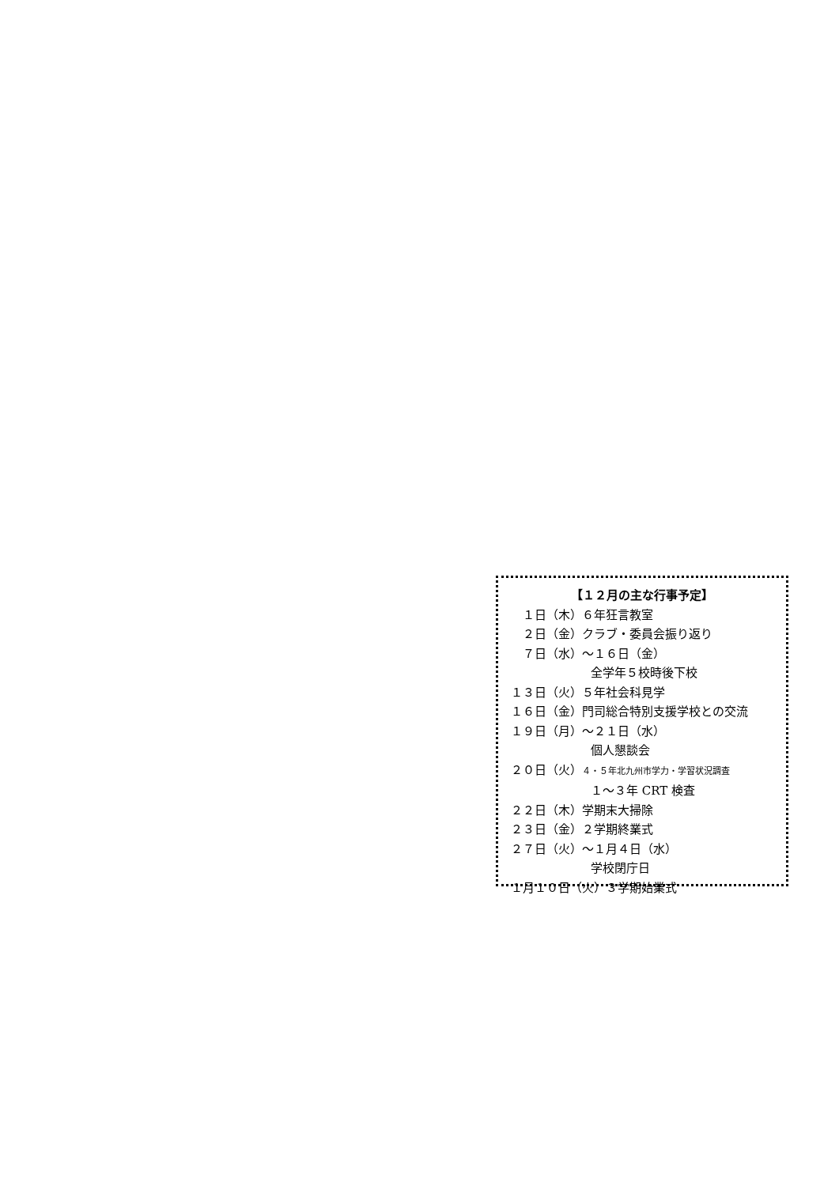【１２月の主な行事予定】
　１日（木）６年狂言教室
　２日（金）クラブ・委員会振り返り
　７日（水）～１６日（金）
全学年５校時後下校
１３日（火）５年社会科見学
１６日（金）門司総合特別支援学校との交流
１９日（月）～２１日（水）
個人懇談会
２０日（火）４・５年北九州市学力・学習状況調査
１～３年 CRT 検査
２２日（木）学期末大掃除
２３日（金）２学期終業式
２７日（火）～１月４日（水）
学校閉庁日
１月１０日（火）３学期始業式